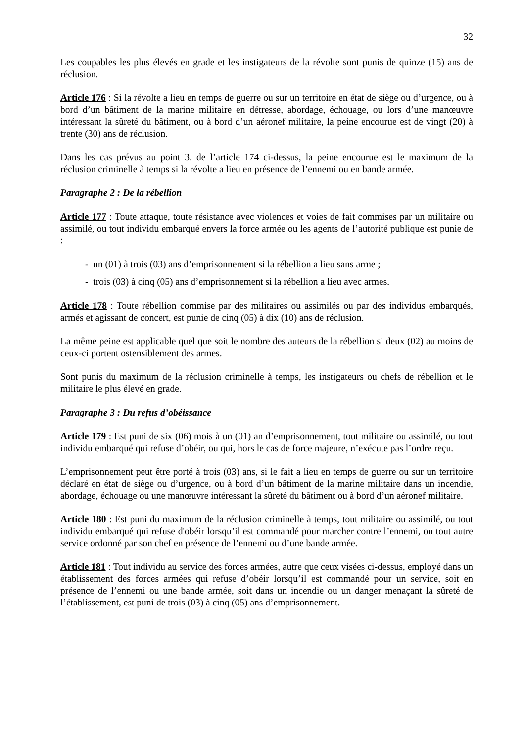32
Les coupables les plus élevés en grade et les instigateurs de la révolte sont punis de quinze (15) ans de réclusion.
Article 176 : Si la révolte a lieu en temps de guerre ou sur un territoire en état de siège ou d’urgence, ou à bord d’un bâtiment de la marine militaire en détresse, abordage, échouage, ou lors d’une manœuvre intéressant la sûreté du bâtiment, ou à bord d’un aéronef militaire, la peine encourue est de vingt (20) à trente (30) ans de réclusion.
Dans les cas prévus au point 3. de l’article 174 ci-dessus, la peine encourue est le maximum de la réclusion criminelle à temps si la révolte a lieu en présence de l’ennemi ou en bande armée.
Paragraphe 2 : De la rébellion
Article 177 : Toute attaque, toute résistance avec violences et voies de fait commises par un militaire ou assimilé, ou tout individu embarqué envers la force armée ou les agents de l’autorité publique est punie de :
- un (01) à trois (03) ans d’emprisonnement si la rébellion a lieu sans arme ;
- trois (03) à cinq (05) ans d’emprisonnement si la rébellion a lieu avec armes.
Article 178 : Toute rébellion commise par des militaires ou assimilés ou par des individus embarqués, armés et agissant de concert, est punie de cinq (05) à dix (10) ans de réclusion.
La même peine est applicable quel que soit le nombre des auteurs de la rébellion si deux (02) au moins de ceux-ci portent ostensiblement des armes.
Sont punis du maximum de la réclusion criminelle à temps, les instigateurs ou chefs de rébellion et le militaire le plus élevé en grade.
Paragraphe 3 : Du refus d’obéissance
Article 179 : Est puni de six (06) mois à un (01) an d’emprisonnement, tout militaire ou assimilé, ou tout individu embarqué qui refuse d’obéir, ou qui, hors le cas de force majeure, n’exécute pas l’ordre reçu.
L’emprisonnement peut être porté à trois (03) ans, si le fait a lieu en temps de guerre ou sur un territoire déclaré en état de siège ou d’urgence, ou à bord d’un bâtiment de la marine militaire dans un incendie, abordage, échouage ou une manœuvre intéressant la sûreté du bâtiment ou à bord d’un aéronef militaire.
Article 180 : Est puni du maximum de la réclusion criminelle à temps, tout militaire ou assimilé, ou tout individu embarqué qui refuse d'obéir lorsqu’il est commandé pour marcher contre l’ennemi, ou tout autre service ordonné par son chef en présence de l’ennemi ou d’une bande armée.
Article 181 : Tout individu au service des forces armées, autre que ceux visées ci-dessus, employé dans un établissement des forces armées qui refuse d’obéir lorsqu’il est commandé pour un service, soit en présence de l’ennemi ou une bande armée, soit dans un incendie ou un danger menaçant la sûreté de l’établissement, est puni de trois (03) à cinq (05) ans d’emprisonnement.